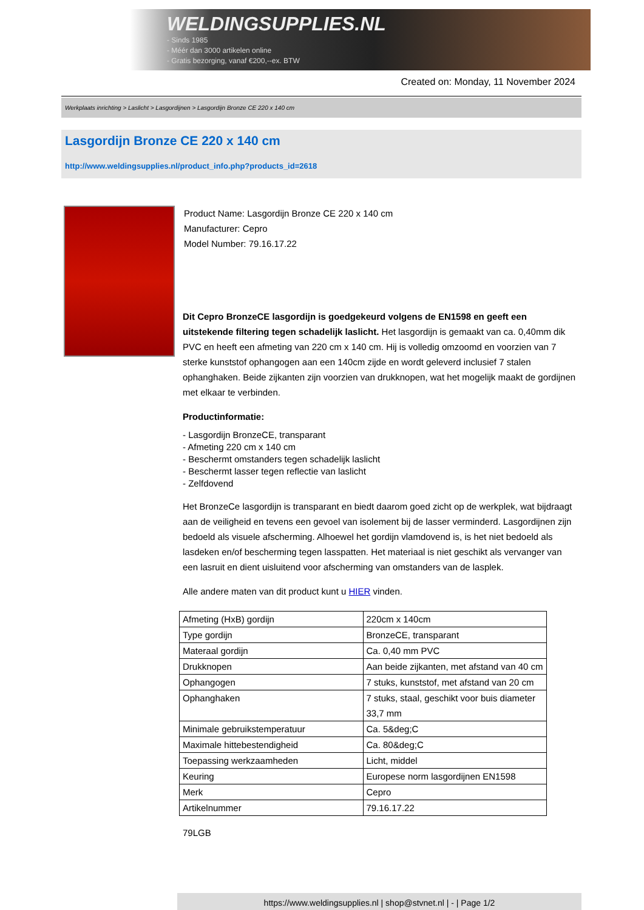WELDINGSUPPLIES.NL
- Sinds 1985
- Méér dan 3000 artikelen online
- Gratis bezorging, vanaf €200,--ex. BTW
Created on: Monday, 11 November 2024
Werkplaats inrichting > Laslicht > Lasgordijnen > Lasgordijn Bronze CE 220 x 140 cm
Lasgordijn Bronze CE 220 x 140 cm
http://www.weldingsupplies.nl/product_info.php?products_id=2618
Product Name: Lasgordijn Bronze CE 220 x 140 cm
Manufacturer: Cepro
Model Number: 79.16.17.22
Dit Cepro BronzeCE lasgordijn is goedgekeurd volgens de EN1598 en geeft een uitstekende filtering tegen schadelijk laslicht. Het lasgordijn is gemaakt van ca. 0,40mm dik PVC en heeft een afmeting van 220 cm x 140 cm. Hij is volledig omzoomd en voorzien van 7 sterke kunststof ophangogen aan een 140cm zijde en wordt geleverd inclusief 7 stalen ophanghaken. Beide zijkanten zijn voorzien van drukknopen, wat het mogelijk maakt de gordijnen met elkaar te verbinden.
Productinformatie:
- Lasgordijn BronzeCE, transparant
- Afmeting 220 cm x 140 cm
- Beschermt omstanders tegen schadelijk laslicht
- Beschermt lasser tegen reflectie van laslicht
- Zelfdovend
Het BronzeCe lasgordijn is transparant en biedt daarom goed zicht op de werkplek, wat bijdraagt aan de veiligheid en tevens een gevoel van isolement bij de lasser verminderd. Lasgordijnen zijn bedoeld als visuele afscherming. Alhoewel het gordijn vlamdovend is, is het niet bedoeld als lasdeken en/of bescherming tegen lasspatten. Het materiaal is niet geschikt als vervanger van een lasruit en dient uisluitend voor afscherming van omstanders van de lasplek.
Alle andere maten van dit product kunt u HIER vinden.
| Afmeting (HxB) gordijn | 220cm x 140cm |
| Type gordijn | BronzeCE, transparant |
| Materaal gordijn | Ca. 0,40 mm PVC |
| Drukknopen | Aan beide zijkanten, met afstand van 40 cm |
| Ophangogen | 7 stuks, kunststof, met afstand van 20 cm |
| Ophanghaken | 7 stuks, staal, geschikt voor buis diameter 33,7 mm |
| Minimale gebruikstemperatuur | Ca. 5&deg;C |
| Maximale hittebestendigheid | Ca. 80&deg;C |
| Toepassing werkzaamheden | Licht, middel |
| Keuring | Europese norm lasgordijnen EN1598 |
| Merk | Cepro |
| Artikelnummer | 79.16.17.22 |
79LGB
https://www.weldingsupplies.nl | shop@stvnet.nl | - | Page 1/2